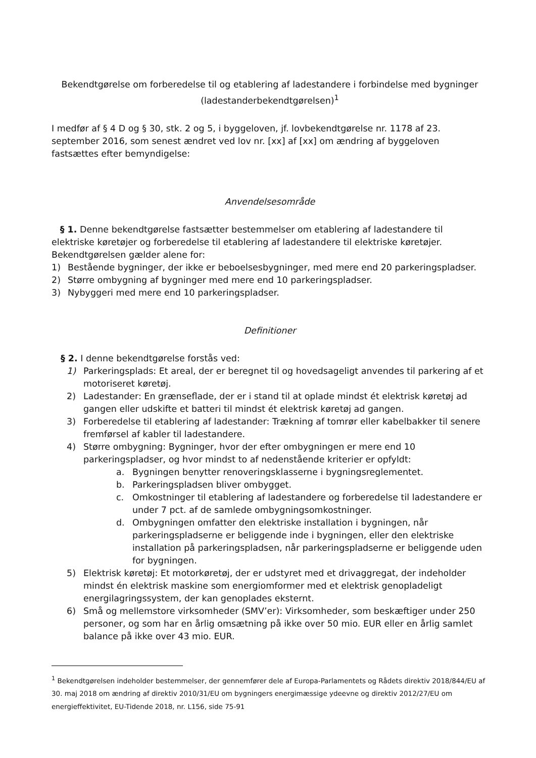Bekendtgørelse om forberedelse til og etablering af ladestandere i forbindelse med bygninger
(ladestanderbekendtgørelsen)<sup>1</sup>
I medfør af § 4 D og § 30, stk. 2 og 5, i byggeloven, jf. lovbekendtgørelse nr. 1178 af 23. september 2016, som senest ændret ved lov nr. [xx] af [xx] om ændring af byggeloven fastsættes efter bemyndigelse:
Anvendelsesområde
§ 1. Denne bekendtgørelse fastsætter bestemmelser om etablering af ladestandere til elektriske køretøjer og forberedelse til etablering af ladestandere til elektriske køretøjer. Bekendtgørelsen gælder alene for:
1) Bestående bygninger, der ikke er beboelsesbygninger, med mere end 20 parkeringspladser.
2) Større ombygning af bygninger med mere end 10 parkeringspladser.
3) Nybyggeri med mere end 10 parkeringspladser.
Definitioner
§ 2. I denne bekendtgørelse forstås ved:
1) Parkeringsplads: Et areal, der er beregnet til og hovedsageligt anvendes til parkering af et motoriseret køretøj.
2) Ladestander: En grænseflade, der er i stand til at oplade mindst ét elektrisk køretøj ad gangen eller udskifte et batteri til mindst ét elektrisk køretøj ad gangen.
3) Forberedelse til etablering af ladestander: Trækning af tomrør eller kabelbakker til senere fremførsel af kabler til ladestandere.
4) Større ombygning: Bygninger, hvor der efter ombygningen er mere end 10 parkeringspladser, og hvor mindst to af nedenstående kriterier er opfyldt:
a. Bygningen benytter renoveringsklasserne i bygningsreglementet.
b. Parkeringspladsen bliver ombygget.
c. Omkostninger til etablering af ladestandere og forberedelse til ladestandere er under 7 pct. af de samlede ombygningsomkostninger.
d. Ombygningen omfatter den elektriske installation i bygningen, når parkeringspladserne er beliggende inde i bygningen, eller den elektriske installation på parkeringspladsen, når parkeringspladserne er beliggende uden for bygningen.
5) Elektrisk køretøj: Et motorkøretøj, der er udstyret med et drivaggregat, der indeholder mindst én elektrisk maskine som energiomformer med et elektrisk genopladeligt energilagringssystem, der kan genoplades eksternt.
6) Små og mellemstore virksomheder (SMV’er): Virksomheder, som beskæftiger under 250 personer, og som har en årlig omsætning på ikke over 50 mio. EUR eller en årlig samlet balance på ikke over 43 mio. EUR.
<sup>1</sup> Bekendtgørelsen indeholder bestemmelser, der gennemfører dele af Europa-Parlamentets og Rådets direktiv 2018/844/EU af 30. maj 2018 om ændring af direktiv 2010/31/EU om bygningers energimæssige ydeevne og direktiv 2012/27/EU om energieffektivitet, EU-Tidende 2018, nr. L156, side 75-91